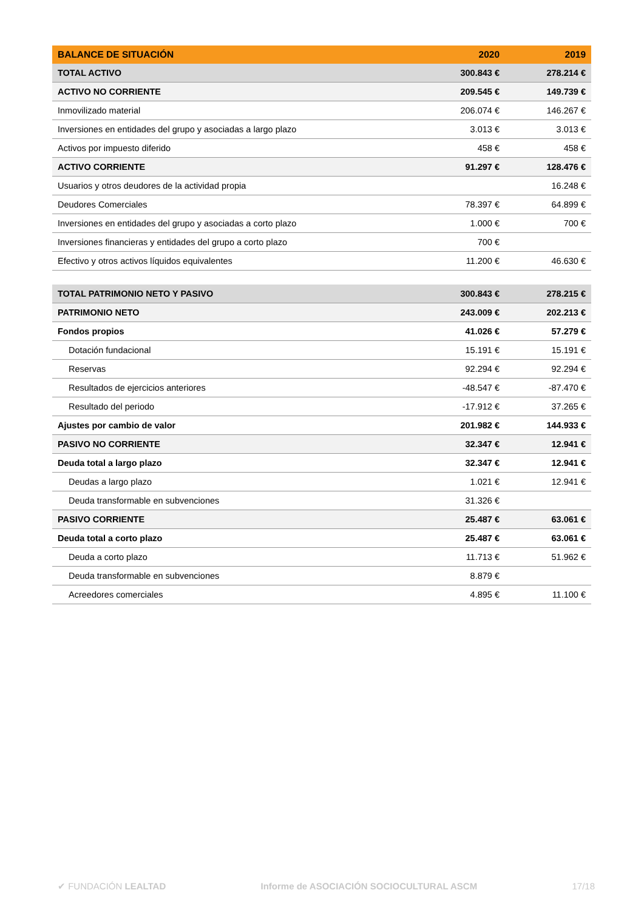| BALANCE DE SITUACIÓN | 2020 | 2019 |
| --- | --- | --- |
| TOTAL ACTIVO | 300.843 € | 278.214 € |
| ACTIVO NO CORRIENTE | 209.545 € | 149.739 € |
| Inmovilizado material | 206.074 € | 146.267 € |
| Inversiones en entidades del grupo y asociadas a largo plazo | 3.013 € | 3.013 € |
| Activos por impuesto diferido | 458 € | 458 € |
| ACTIVO CORRIENTE | 91.297 € | 128.476 € |
| Usuarios y otros deudores de la actividad propia | | 16.248 € |
| Deudores Comerciales | 78.397 € | 64.899 € |
| Inversiones en entidades del grupo y asociadas a corto plazo | 1.000 € | 700 € |
| Inversiones financieras y entidades del grupo a corto plazo | 700 € | |
| Efectivo y otros activos líquidos equivalentes | 11.200 € | 46.630 € |
| TOTAL PATRIMONIO NETO Y PASIVO | 300.843 € | 278.215 € |
| PATRIMONIO NETO | 243.009 € | 202.213 € |
| Fondos propios | 41.026 € | 57.279 € |
| Dotación fundacional | 15.191 € | 15.191 € |
| Reservas | 92.294 € | 92.294 € |
| Resultados de ejercicios anteriores | -48.547 € | -87.470 € |
| Resultado del periodo | -17.912 € | 37.265 € |
| Ajustes por cambio de valor | 201.982 € | 144.933 € |
| PASIVO NO CORRIENTE | 32.347 € | 12.941 € |
| Deuda total a largo plazo | 32.347 € | 12.941 € |
| Deudas a largo plazo | 1.021 € | 12.941 € |
| Deuda transformable en subvenciones | 31.326 € | |
| PASIVO CORRIENTE | 25.487 € | 63.061 € |
| Deuda total a corto plazo | 25.487 € | 63.061 € |
| Deuda a corto plazo | 11.713 € | 51.962 € |
| Deuda transformable en subvenciones | 8.879 € | |
| Acreedores comerciales | 4.895 € | 11.100 € |
✔ FUNDACIÓN LEALTAD Informe de ASOCIACIÓN SOCIOCULTURAL ASCM 17/18